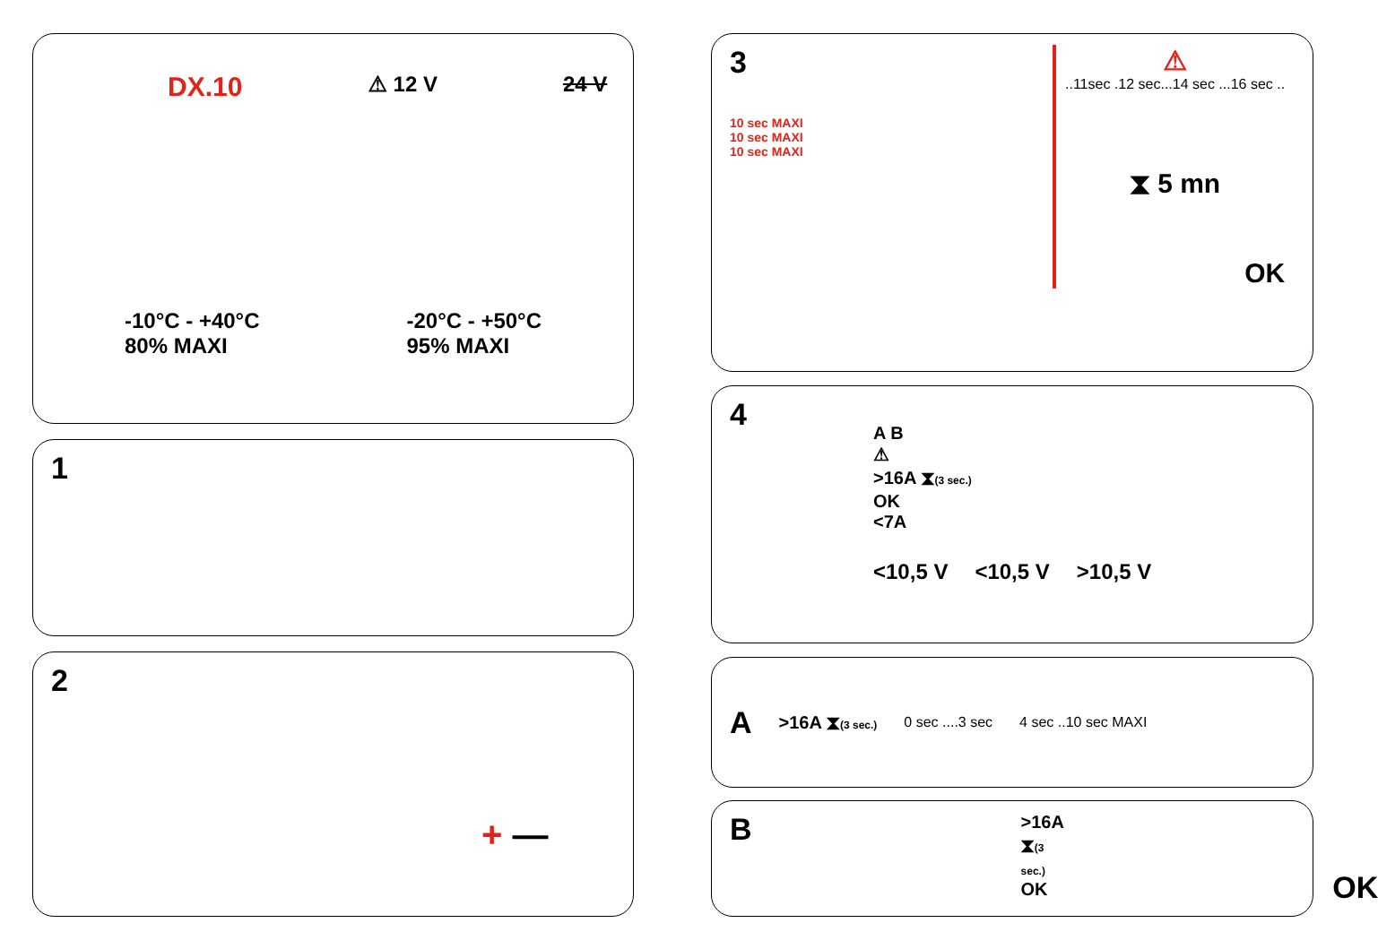DX.10 ⚠ 12 V 24 V
-10°C - +40°C
80% MAXI
-20°C - +50°C
95% MAXI
1
2
+ —
3
10 sec MAXI
10 sec MAXI
10 sec MAXI
⚠
..11sec .12 sec...14 sec ...16 sec ..
⧗ 5 mn
OK
4
A B
⚠
>16A ⧗(3 sec.)
OK
<7A
<10,5 V <10,5 V >10,5 V
A >16A ⧗(3 sec.) 0 sec ....3 sec 4 sec ..10 sec MAXI
B >16A ⧗(3 sec.)
OK OK